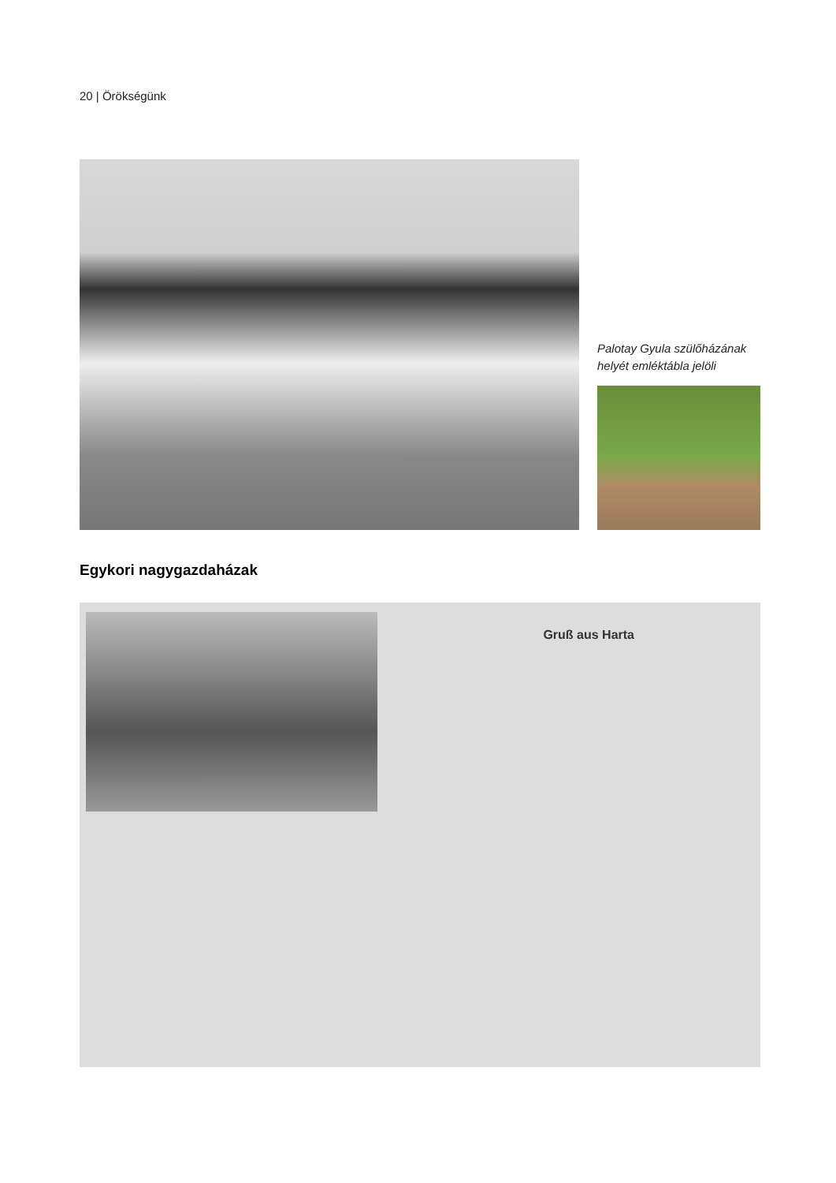20 | Örökségünk
Palotay Gyula szülőházának helyét emléktábla jelöli
Egykori nagygazdaházak
Gruß aus Harta